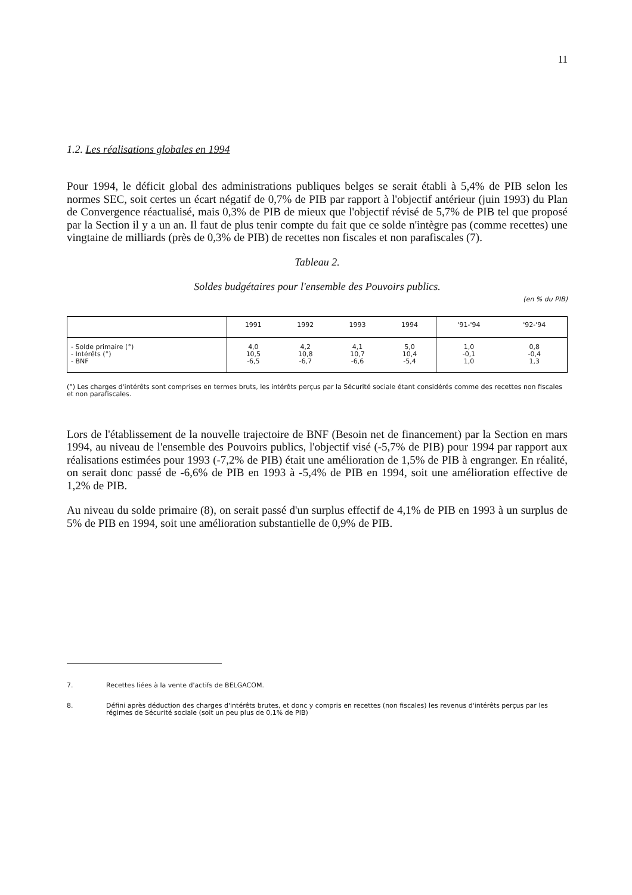11
1.2. Les réalisations globales en 1994
Pour 1994, le déficit global des administrations publiques belges se serait établi à 5,4% de PIB selon les normes SEC, soit certes un écart négatif de 0,7% de PIB par rapport à l'objectif antérieur (juin 1993) du Plan de Convergence réactualisé, mais 0,3% de PIB de mieux que l'objectif révisé de 5,7% de PIB tel que proposé par la Section il y a un an. Il faut de plus tenir compte du fait que ce solde n'intègre pas (comme recettes) une vingtaine de milliards (près de 0,3% de PIB) de recettes non fiscales et non parafiscales (7).
Tableau 2.
Soldes budgétaires pour l'ensemble des Pouvoirs publics.
(en % du PIB)
| | 1991 | 1992 | 1993 | 1994 | '91-'94 | '92-'94 |
| --- | --- | --- | --- | --- | --- | --- |
| - Solde primaire (°) - Intérêts (°) - BNF | 4,0 10,5 -6,5 | 4,2 10,8 -6,7 | 4,1 10,7 -6,6 | 5,0 10,4 -5,4 | 1,0 -0,1 1,0 | 0,8 -0,4 1,3 |
(°) Les charges d'intérêts sont comprises en termes bruts, les intérêts perçus par la Sécurité sociale étant considérés comme des recettes non fiscales et non parafiscales.
Lors de l'établissement de la nouvelle trajectoire de BNF (Besoin net de financement) par la Section en mars 1994, au niveau de l'ensemble des Pouvoirs publics, l'objectif visé (-5,7% de PIB) pour 1994 par rapport aux réalisations estimées pour 1993 (-7,2% de PIB) était une amélioration de 1,5% de PIB à engranger. En réalité, on serait donc passé de -6,6% de PIB en 1993 à -5,4% de PIB en 1994, soit une amélioration effective de 1,2% de PIB.
Au niveau du solde primaire (8), on serait passé d'un surplus effectif de 4,1% de PIB en 1993 à un surplus de 5% de PIB en 1994, soit une amélioration substantielle de 0,9% de PIB.
7. Recettes liées à la vente d'actifs de BELGACOM.
8. Défini après déduction des charges d'intérêts brutes, et donc y compris en recettes (non fiscales) les revenus d'intérêts perçus par les régimes de Sécurité sociale (soit un peu plus de 0,1% de PIB)